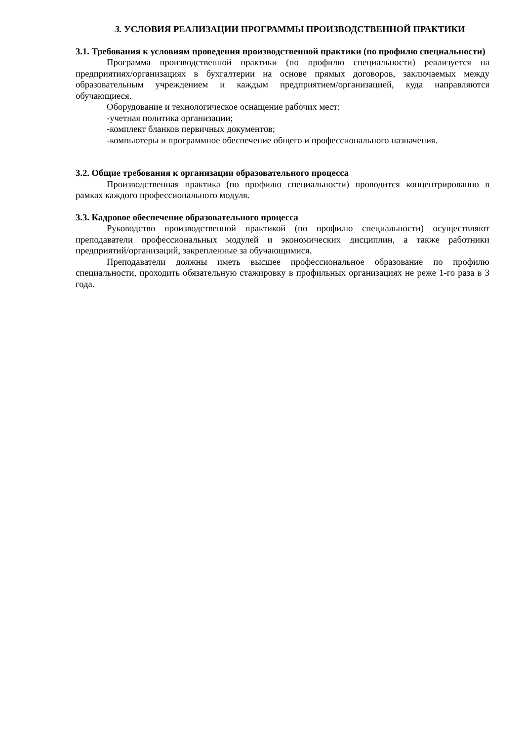3. УСЛОВИЯ РЕАЛИЗАЦИИ ПРОГРАММЫ ПРОИЗВОДСТВЕННОЙ ПРАКТИКИ
3.1. Требования к условиям проведения производственной практики (по профилю специальности)
Программа производственной практики (по профилю специальности) реализуется на предприятиях/организациях в бухгалтерии на основе прямых договоров, заключаемых между образовательным учреждением и каждым предприятием/организацией, куда направляются обучающиеся.
Оборудование и технологическое оснащение рабочих мест:
-учетная политика организации;
-комплект бланков первичных документов;
-компьютеры и программное обеспечение общего и профессионального назначения.
3.2. Общие требования к организации образовательного процесса
Производственная практика (по профилю специальности) проводится концентрированно в рамках каждого профессионального модуля.
3.3. Кадровое обеспечение образовательного процесса
Руководство производственной практикой (по профилю специальности) осуществляют преподаватели профессиональных модулей и экономических дисциплин, а также работники предприятий/организаций, закрепленные за обучающимися.
Преподаватели должны иметь высшее профессиональное образование по профилю специальности, проходить обязательную стажировку в профильных организациях не реже 1-го раза в 3 года.